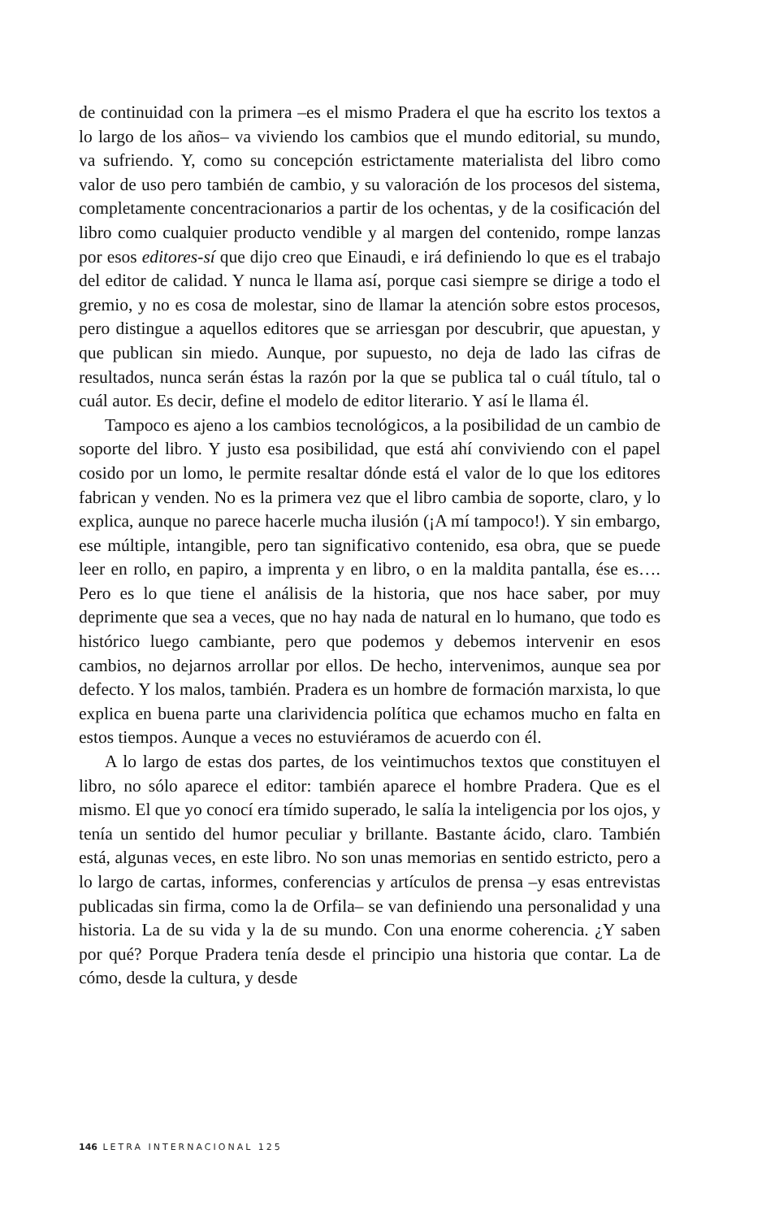de continuidad con la primera –es el mismo Pradera el que ha escrito los textos a lo largo de los años– va viviendo los cambios que el mundo editorial, su mundo, va sufriendo. Y, como su concepción estrictamente materialista del libro como valor de uso pero también de cambio, y su valoración de los procesos del sistema, completamente concentracionarios a partir de los ochentas, y de la cosificación del libro como cualquier producto vendible y al margen del contenido, rompe lanzas por esos editores-sí que dijo creo que Einaudi, e irá definiendo lo que es el trabajo del editor de calidad. Y nunca le llama así, porque casi siempre se dirige a todo el gremio, y no es cosa de molestar, sino de llamar la atención sobre estos procesos, pero distingue a aquellos editores que se arriesgan por descubrir, que apuestan, y que publican sin miedo. Aunque, por supuesto, no deja de lado las cifras de resultados, nunca serán éstas la razón por la que se publica tal o cuál título, tal o cuál autor. Es decir, define el modelo de editor literario. Y así le llama él.
Tampoco es ajeno a los cambios tecnológicos, a la posibilidad de un cambio de soporte del libro. Y justo esa posibilidad, que está ahí conviviendo con el papel cosido por un lomo, le permite resaltar dónde está el valor de lo que los editores fabrican y venden. No es la primera vez que el libro cambia de soporte, claro, y lo explica, aunque no parece hacerle mucha ilusión (¡A mí tampoco!). Y sin embargo, ese múltiple, intangible, pero tan significativo contenido, esa obra, que se puede leer en rollo, en papiro, a imprenta y en libro, o en la maldita pantalla, ése es…. Pero es lo que tiene el análisis de la historia, que nos hace saber, por muy deprimente que sea a veces, que no hay nada de natural en lo humano, que todo es histórico luego cambiante, pero que podemos y debemos intervenir en esos cambios, no dejarnos arrollar por ellos. De hecho, intervenimos, aunque sea por defecto. Y los malos, también. Pradera es un hombre de formación marxista, lo que explica en buena parte una clarividencia política que echamos mucho en falta en estos tiempos. Aunque a veces no estuviéramos de acuerdo con él.
A lo largo de estas dos partes, de los veintimuchos textos que constituyen el libro, no sólo aparece el editor: también aparece el hombre Pradera. Que es el mismo. El que yo conocí era tímido superado, le salía la inteligencia por los ojos, y tenía un sentido del humor peculiar y brillante. Bastante ácido, claro. También está, algunas veces, en este libro. No son unas memorias en sentido estricto, pero a lo largo de cartas, informes, conferencias y artículos de prensa –y esas entrevistas publicadas sin firma, como la de Orfila– se van definiendo una personalidad y una historia. La de su vida y la de su mundo. Con una enorme coherencia. ¿Y saben por qué? Porque Pradera tenía desde el principio una historia que contar. La de cómo, desde la cultura, y desde
146 LETRA INTERNACIONAL 125